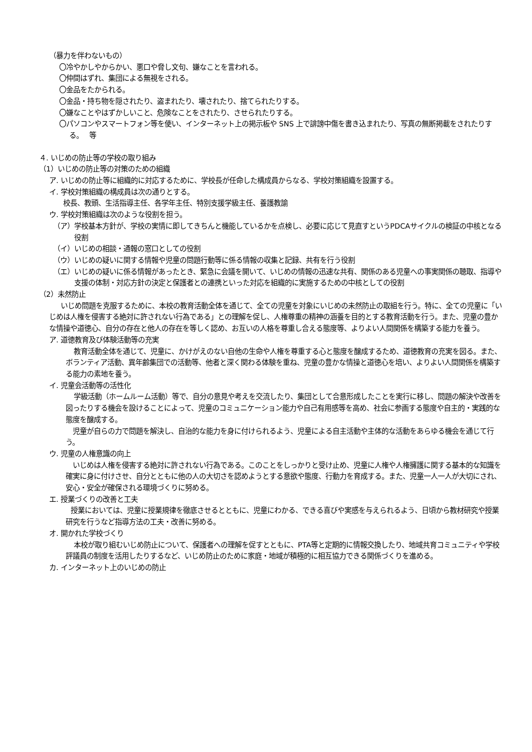（暴力を伴わないもの）
〇冷やかしやからかい、悪口や脅し文句、嫌なことを言われる。
〇仲間はずれ、集団による無視をされる。
〇金品をたかられる。
〇金品・持ち物を隠されたり、盗まれたり、壊されたり、捨てられたりする。
〇嫌なことやはずかしいこと、危険なことをされたり、させられたりする。
〇パソコンやスマートフォン等を使い、インターネット上の掲示板や SNS 上で誹謗中傷を書き込まれたり、写真の無断掲載をされたりする。　 等
４. いじめの防止等の学校の取り組み
（1）いじめの防止等の対策のための組織
ア. いじめの防止等に組織的に対応するために、学校長が任命した構成員からなる、学校対策組織を設置する。
イ. 学校対策組織の構成員は次の通りとする。
校長、教頭、生活指導主任、各学年主任、特別支援学級主任、養護教諭
ウ. 学校対策組織は次のような役割を担う。
（ア）学校基本方針が、学校の実情に即してきちんと機能しているかを点検し、必要に応じて見直すというPDCAサイクルの検証の中核となる役割
（イ）いじめの相談・通報の窓口としての役割
（ウ）いじめの疑いに関する情報や児童の問題行動等に係る情報の収集と記録、共有を行う役割
（エ）いじめの疑いに係る情報があったとき、緊急に会議を開いて、いじめの情報の迅速な共有、関係のある児童への事実関係の聴取、指導や支援の体制・対応方針の決定と保護者との連携といった対応を組織的に実施するための中核としての役割
（2）未然防止
いじめ問題を克服するために、本校の教育活動全体を通じて、全ての児童を対象にいじめの未然防止の取組を行う。特に、全ての児童に「いじめは人権を侵害する絶対に許されない行為である」との理解を促し、人権尊重の精神の涵養を目的とする教育活動を行う。また、児童の豊かな情操や道徳心、自分の存在と他人の存在を等しく認め、お互いの人格を尊重し合える態度等、よりよい人間関係を構築する能力を養う。
ア. 道徳教育及び体験活動等の充実
教育活動全体を通じて、児童に、かけがえのない自他の生命や人権を尊重する心と態度を醸成するため、道徳教育の充実を図る。また、ボランティア活動、異年齢集団での活動等、他者と深く関わる体験を重ね、児童の豊かな情操と道徳心を培い、よりよい人間関係を構築する能力の素地を養う。
イ. 児童会活動等の活性化
学級活動（ホームルーム活動）等で、自分の意見や考えを交流したり、集団として合意形成したことを実行に移し、問題の解決や改善を図ったりする機会を設けることによって、児童のコミュニケーション能力や自己有用感等を高め、社会に参画する態度や自主的・実践的な態度を醸成する。
児童が自らの力で問題を解決し、自治的な能力を身に付けられるよう、児童による自主活動や主体的な活動をあらゆる機会を通じて行う。
ウ. 児童の人権意識の向上
いじめは人権を侵害する絶対に許されない行為である。このことをしっかりと受け止め、児童に人権や人権擁護に関する基本的な知識を確実に身に付けさせ、自分とともに他の人の大切さを認めようとする意欲や態度、行動力を育成する。また、児童一人一人が大切にされ、安心・安全が確保される環境づくりに努める。
エ. 授業づくりの改善と工夫
授業においては、児童に授業規律を徹底させるとともに、児童にわかる、できる喜びや実感を与えられるよう、日頃から教材研究や授業研究を行うなど指導方法の工夫・改善に努める。
オ. 開かれた学校づくり
本校が取り組むいじめ防止について、保護者への理解を促すとともに、PTA等と定期的に情報交換したり、地域共育コミュニティや学校評議員の制度を活用したりするなど、いじめ防止のために家庭・地域が積極的に相互協力できる関係づくりを進める。
カ. インターネット上のいじめの防止